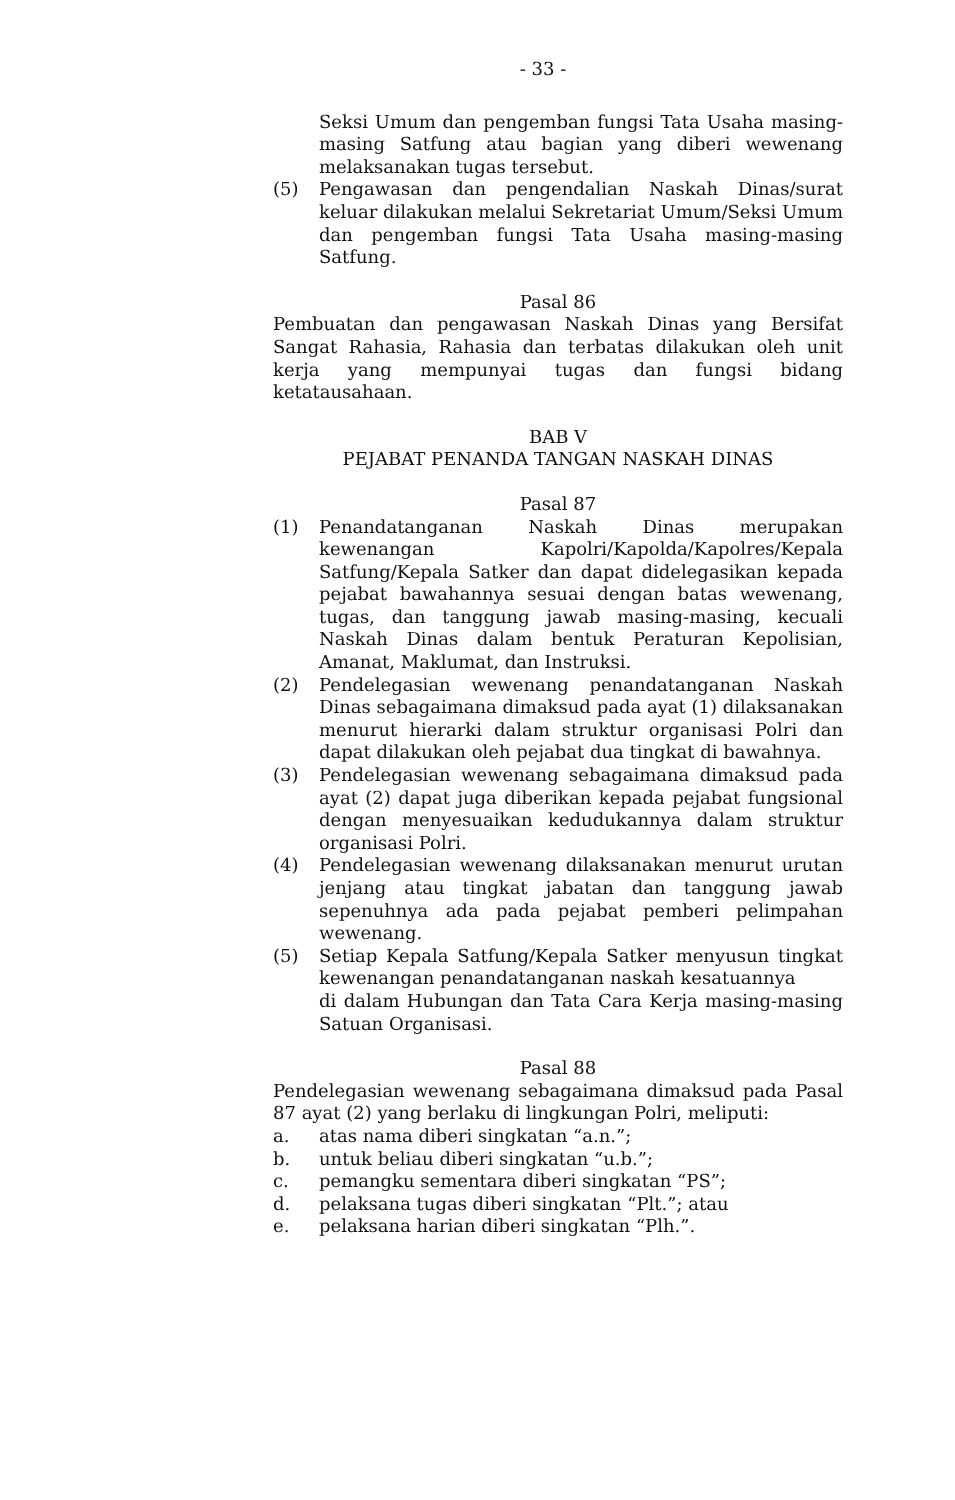- 33 -
Seksi Umum dan pengemban fungsi Tata Usaha masing-masing Satfung atau bagian yang diberi wewenang melaksanakan tugas tersebut.
(5) Pengawasan dan pengendalian Naskah Dinas/surat keluar dilakukan melalui Sekretariat Umum/Seksi Umum dan pengemban fungsi Tata Usaha masing-masing Satfung.
Pasal 86
Pembuatan dan pengawasan Naskah Dinas yang Bersifat Sangat Rahasia, Rahasia dan terbatas dilakukan oleh unit kerja yang mempunyai tugas dan fungsi bidang ketatausahaan.
BAB V
PEJABAT PENANDA TANGAN NASKAH DINAS
Pasal 87
(1) Penandatanganan Naskah Dinas merupakan kewenangan Kapolri/Kapolda/Kapolres/Kepala Satfung/Kepala Satker dan dapat didelegasikan kepada pejabat bawahannya sesuai dengan batas wewenang, tugas, dan tanggung jawab masing-masing, kecuali Naskah Dinas dalam bentuk Peraturan Kepolisian, Amanat, Maklumat, dan Instruksi.
(2) Pendelegasian wewenang penandatanganan Naskah Dinas sebagaimana dimaksud pada ayat (1) dilaksanakan menurut hierarki dalam struktur organisasi Polri dan dapat dilakukan oleh pejabat dua tingkat di bawahnya.
(3) Pendelegasian wewenang sebagaimana dimaksud pada ayat (2) dapat juga diberikan kepada pejabat fungsional dengan menyesuaikan kedudukannya dalam struktur organisasi Polri.
(4) Pendelegasian wewenang dilaksanakan menurut urutan jenjang atau tingkat jabatan dan tanggung jawab sepenuhnya ada pada pejabat pemberi pelimpahan wewenang.
(5) Setiap Kepala Satfung/Kepala Satker menyusun tingkat kewenangan penandatanganan naskah kesatuannya
di dalam Hubungan dan Tata Cara Kerja masing-masing Satuan Organisasi.
Pasal 88
Pendelegasian wewenang sebagaimana dimaksud pada Pasal 87 ayat (2) yang berlaku di lingkungan Polri, meliputi:
a. atas nama diberi singkatan “a.n.”;
b. untuk beliau diberi singkatan “u.b.”;
c. pemangku sementara diberi singkatan “PS”;
d. pelaksana tugas diberi singkatan “Plt.”; atau
e. pelaksana harian diberi singkatan “Plh.”.